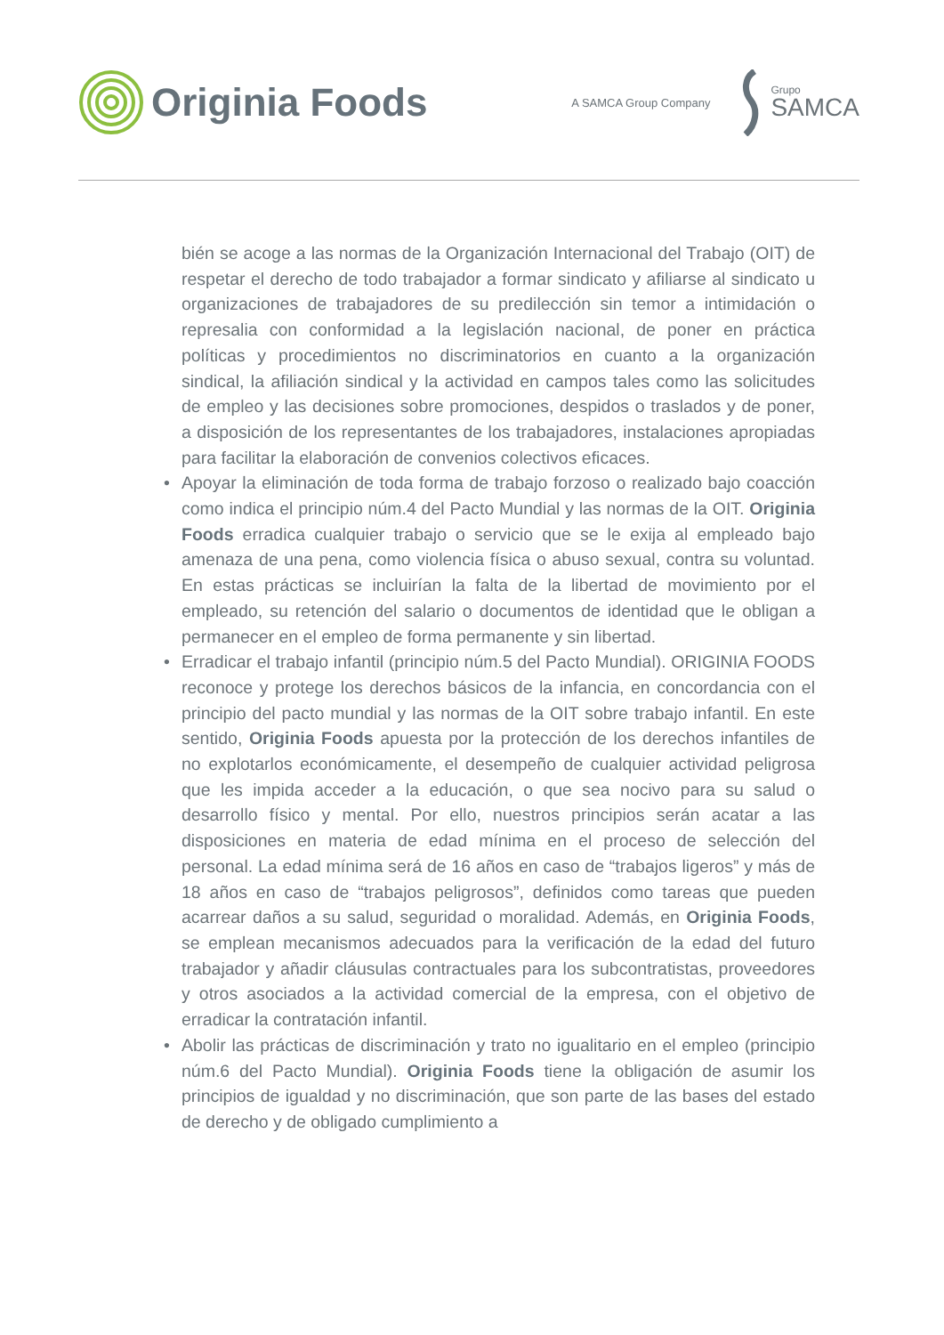Originia Foods
A SAMCA Group Company
Grupo
SAMCA
bién se acoge a las normas de la Organización Internacional del Trabajo (OIT) de respetar el derecho de todo trabajador a formar sindicato y afiliarse al sindicato u organizaciones de trabajadores de su predilección sin temor a intimidación o represalia con conformidad a la legislación nacional, de poner en práctica políticas y procedimientos no discriminatorios en cuanto a la organización sindical, la afiliación sindical y la actividad en campos tales como las solicitudes de empleo y las decisiones sobre promociones, despidos o traslados y de poner, a disposición de los representantes de los trabajadores, instalaciones apropiadas para facilitar la elaboración de convenios colectivos eficaces.
• Apoyar la eliminación de toda forma de trabajo forzoso o realizado bajo coacción como indica el principio núm.4 del Pacto Mundial y las normas de la OIT. Originia Foods erradica cualquier trabajo o servicio que se le exija al empleado bajo amenaza de una pena, como violencia física o abuso sexual, contra su voluntad. En estas prácticas se incluirían la falta de la libertad de movimiento por el empleado, su retención del salario o documentos de identidad que le obligan a permanecer en el empleo de forma permanente y sin libertad.
• Erradicar el trabajo infantil (principio núm.5 del Pacto Mundial). ORIGINIA FOODS reconoce y protege los derechos básicos de la infancia, en concordancia con el principio del pacto mundial y las normas de la OIT sobre trabajo infantil. En este sentido, Originia Foods apuesta por la protección de los derechos infantiles de no explotarlos económicamente, el desempeño de cualquier actividad peligrosa que les impida acceder a la educación, o que sea nocivo para su salud o desarrollo físico y mental. Por ello, nuestros principios serán acatar a las disposiciones en materia de edad mínima en el proceso de selección del personal. La edad mínima será de 16 años en caso de “trabajos ligeros” y más de 18 años en caso de “trabajos peligrosos”, definidos como tareas que pueden acarrear daños a su salud, seguridad o moralidad. Además, en Originia Foods, se emplean mecanismos adecuados para la verificación de la edad del futuro trabajador y añadir cláusulas contractuales para los subcontratistas, proveedores y otros asociados a la actividad comercial de la empresa, con el objetivo de erradicar la contratación infantil.
• Abolir las prácticas de discriminación y trato no igualitario en el empleo (principio núm.6 del Pacto Mundial). Originia Foods tiene la obligación de asumir los principios de igualdad y no discriminación, que son parte de las bases del estado de derecho y de obligado cumplimiento a